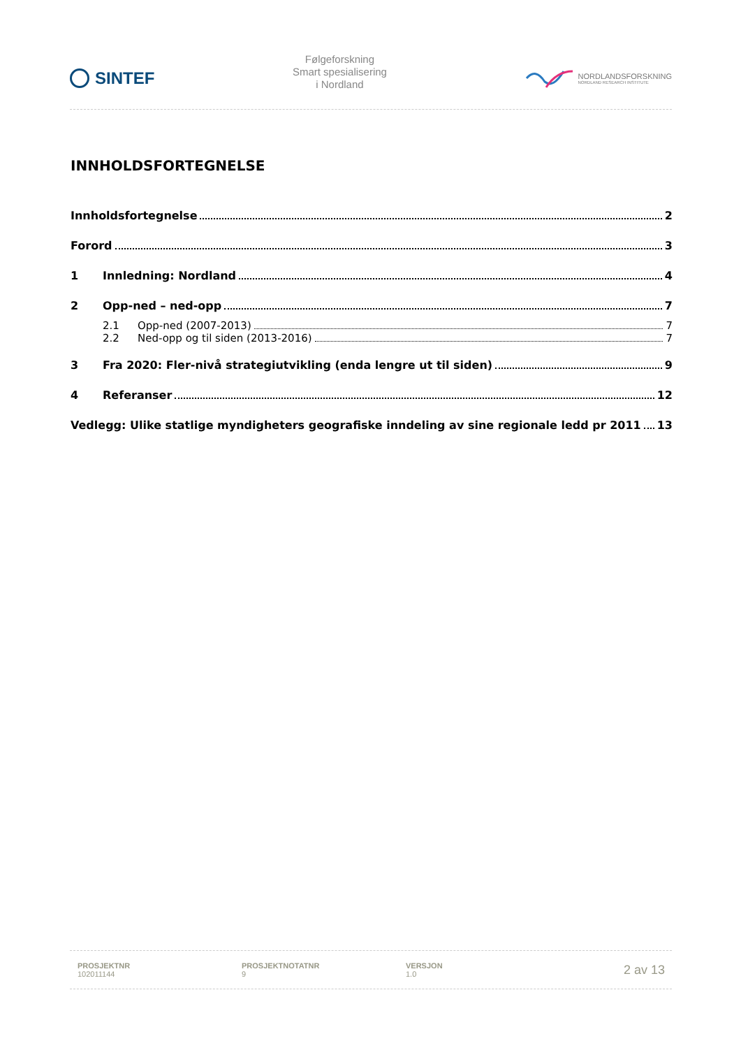SINTEF
Følgeforskning
Smart spesialisering
i Nordland
NORDLANDSFORSKNING
NORDLAND RESEARCH INSTITUTE
INNHOLDSFORTEGNELSE
Innholdsfortegnelse 2
Forord 3
1 Innledning: Nordland 4
2 Opp-ned – ned-opp 7
2.1 Opp-ned (2007-2013) 7
2.2 Ned-opp og til siden (2013-2016) 7
3 Fra 2020: Fler-nivå strategiutvikling (enda lengre ut til siden) 9
4 Referanser 12
Vedlegg: Ulike statlige myndigheters geografiske inndeling av sine regionale ledd pr 2011 13
PROSJEKTNR
102011144
PROSJEKTNOTATNR
9
VERSJON
1.0
2 av 13